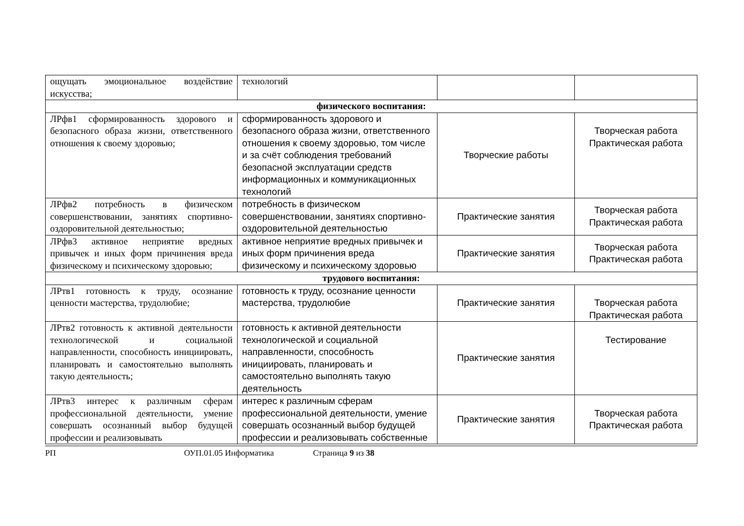| ощущать эмоциональное воздействие искусства; | технологий | | |
| физического воспитания: | | | |
| ЛРфв1 сформированность здорового и безопасного образа жизни, ответственного отношения к своему здоровью; | сформированность здорового и безопасного образа жизни, ответственного отношения к своему здоровью, том числе и за счёт соблюдения требований безопасной эксплуатации средств информационных и коммуникационных технологий | Творческие работы | Творческая работа Практическая работа |
| ЛРфв2 потребность в физическом совершенствовании, занятиях спортивно-оздоровительной деятельностью; | потребность в физическом совершенствовании, занятиях спортивно-оздоровительной деятельностью | Практические занятия | Творческая работа Практическая работа |
| ЛРфв3 активное неприятие вредных привычек и иных форм причинения вреда физическому и психическому здоровью; | активное неприятие вредных привычек и иных форм причинения вреда физическому и психическому здоровью | Практические занятия | Творческая работа Практическая работа |
| трудового воспитания: | | | |
| ЛРтв1 готовность к труду, осознание ценности мастерства, трудолюбие; | готовность к труду, осознание ценности мастерства, трудолюбие | Практические занятия | Творческая работа Практическая работа |
| ЛРтв2 готовность к активной деятельности технологической и социальной направленности, способность инициировать, планировать и самостоятельно выполнять такую деятельность; | готовность к активной деятельности технологической и социальной направленности, способность инициировать, планировать и самостоятельно выполнять такую деятельность | Практические занятия | Тестирование |
| ЛРтв3 интерес к различным сферам профессиональной деятельности, умение совершать осознанный выбор будущей профессии и реализовывать | интерес к различным сферам профессиональной деятельности, умение совершать осознанный выбор будущей профессии и реализовывать собственные | Практические занятия | Творческая работа Практическая работа |
РП ОУП.01.05 Информатика Страница 9 из 38